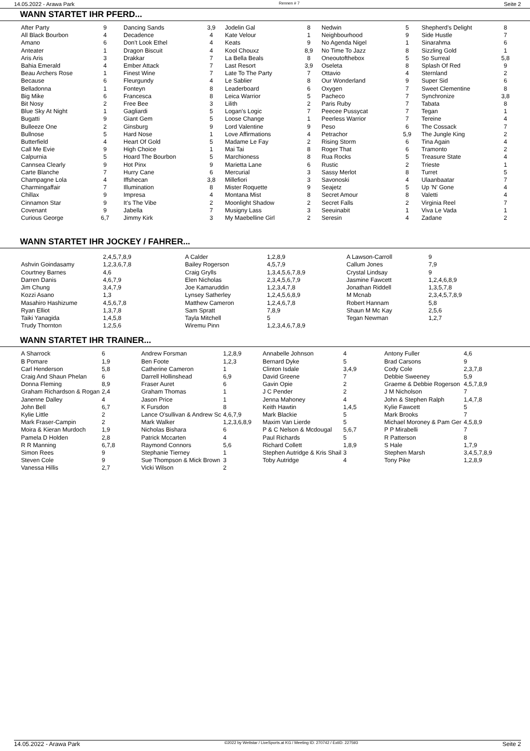14.05.2022 - Arawa Park Rennen # 7 Seite 2
WANN STARTET IHR PFERD...
| After Party | 9 |
| All Black Bourbon | 4 |
| Amano | 6 |
| Anteater | 1 |
| Aris Aris | 3 |
| Bahia Emerald | 4 |
| Beau Archers Rose | 1 |
| Because | 6 |
| Belladonna | 1 |
| Big Mike | 6 |
| Bit Nosy | 2 |
| Blue Sky At Night | 1 |
| Bugatti | 9 |
| Bulleeze One | 2 |
| Bullnose | 5 |
| Butterfield | 4 |
| Call Me Evie | 9 |
| Calpurnia | 5 |
| Cannsea Clearly | 9 |
| Carte Blanche | 7 |
| Champagne Lola | 4 |
| Charmingaffair | 7 |
| Chillax | 9 |
| Cinnamon Star | 9 |
| Covenant | 9 |
| Curious George | 6,7 |
| Dancing Sands | 3,9 |
| Decadence | 4 |
| Don't Look Ethel | 4 |
| Dragon Biscuit | 4 |
| Drakkar | 7 |
| Ember Attack | 7 |
| Finest Wine | 7 |
| Fleurgundy | 4 |
| Fonteyn | 8 |
| Francesca | 8 |
| Free Bee | 3 |
| Gagliardi | 5 |
| Giant Gem | 5 |
| Ginsburg | 9 |
| Hard Nose | 1 |
| Heart Of Gold | 5 |
| High Choice | 1 |
| Hoard The Bourbon | 5 |
| Hot Pinx | 9 |
| Hurry Cane | 6 |
| Iffshecan | 3,8 |
| Illumination | 8 |
| Impresa | 4 |
| It's The Vibe | 2 |
| Jabella | 7 |
| Jimmy Kirk | 3 |
| Jodelin Gal | 8 |
| Kate Velour | 1 |
| Keats | 9 |
| Kool Chouxz | 8,9 |
| La Bella Beals | 8 |
| Last Resort | 3,9 |
| Late To The Party | 7 |
| Le Sablier | 8 |
| Leaderboard | 6 |
| Leica Warrior | 5 |
| Lilith | 2 |
| Logan's Logic | 7 |
| Loose Change | 1 |
| Lord Valentine | 9 |
| Love Affirmations | 4 |
| Madame Le Fay | 2 |
| Mai Tai | 8 |
| Marchioness | 8 |
| Marietta Lane | 6 |
| Mercurial | 3 |
| Millefiori | 3 |
| Mister Roquette | 9 |
| Montana Mist | 8 |
| Moonlight Shadow | 2 |
| Musigny Lass | 3 |
| My Maebelline Girl | 2 |
| Nedwin | 5 |
| Neighbourhood | 9 |
| No Agenda Nigel | 1 |
| No Time To Jazz | 8 |
| Oneoutofthebox | 5 |
| Oseleta | 8 |
| Ottavio | 4 |
| Our Wonderland | 9 |
| Oxygen | 7 |
| Pacheco | 7 |
| Paris Ruby | 7 |
| Peecee Pussycat | 7 |
| Peerless Warrior | 7 |
| Peso | 6 |
| Petrachor | 5,9 |
| Rising Storm | 6 |
| Roger That | 6 |
| Rua Rocks | 5 |
| Rustic | 2 |
| Sassy Merlot | 8 |
| Savonoski | 4 |
| Seajetz | 5 |
| Secret Amour | 8 |
| Secret Falls | 2 |
| Seeuinabit | 1 |
| Seresin | 4 |
| Shepherd's Delight | 8 |
| Side Hustle | 7 |
| Sinarahma | 6 |
| Sizzling Gold | 1 |
| So Surreal | 5,8 |
| Splash Of Red | 9 |
| Sternland | 2 |
| Super Sid | 6 |
| Sweet Clementine | 8 |
| Synchronize | 3,8 |
| Tabata | 8 |
| Tegan | 1 |
| Tereine | 4 |
| The Cossack | 7 |
| The Jungle King | 2 |
| Tina Again | 4 |
| Tramonto | 2 |
| Treasure State | 4 |
| Trieste | 1 |
| Turret | 5 |
| Ulaanbaatar | 7 |
| Up 'N' Gone | 4 |
| Valetti | 4 |
| Virginia Reel | 7 |
| Viva Le Vada | 1 |
| Zadane | 2 |
WANN STARTET IHR JOCKEY / FAHRER...
| | 2,4,5,7,8,9 | A Calder | 1,2,8,9 | A Lawson-Carroll | 9 |
| Ashvin Goindasamy | 1,2,3,6,7,8 | Bailey Rogerson | 4,5,7,9 | Callum Jones | 7,9 |
| Courtney Barnes | 4,6 | Craig Grylls | 1,3,4,5,6,7,8,9 | Crystal Lindsay | 9 |
| Darren Danis | 4,6,7,9 | Elen Nicholas | 2,3,4,5,6,7,9 | Jasmine Fawcett | 1,2,4,6,8,9 |
| Jim Chung | 3,4,7,9 | Joe Kamaruddin | 1,2,3,4,7,8 | Jonathan Riddell | 1,3,5,7,8 |
| Kozzi Asano | 1,3 | Lynsey Satherley | 1,2,4,5,6,8,9 | M Mcnab | 2,3,4,5,7,8,9 |
| Masahiro Hashizume | 4,5,6,7,8 | Matthew Cameron | 1,2,4,6,7,8 | Robert Hannam | 5,8 |
| Ryan Elliot | 1,3,7,8 | Sam Spratt | 7,8,9 | Shaun M Mc Kay | 2,5,6 |
| Taiki Yanagida | 1,4,5,8 | Tayla Mitchell | 5 | Tegan Newman | 1,2,7 |
| Trudy Thornton | 1,2,5,6 | Wiremu Pinn | 1,2,3,4,6,7,8,9 | | |
WANN STARTET IHR TRAINER...
| A Sharrock | 6 | Andrew Forsman | 1,2,8,9 | Annabelle Johnson | 4 | Antony Fuller | 4,6 |
| B Pomare | 1,9 | Ben Foote | 1,2,3 | Bernard Dyke | 5 | Brad Carsons | 9 |
| Carl Henderson | 5,8 | Catherine Cameron | 1 | Clinton Isdale | 3,4,9 | Cody Cole | 2,3,7,8 |
| Craig And Shaun Phelan | 6 | Darrell Hollinshead | 6,9 | David Greene | 7 | Debbie Sweeney | 5,9 |
| Donna Fleming | 8,9 | Fraser Auret | 6 | Gavin Opie | 2 | Graeme & Debbie Rogerson | 4,5,7,8,9 |
| Graham Richardson & Rogan | 2,4 | Graham Thomas | 1 | J C Pender | 2 | J M Nicholson | 7 |
| Janenne Dalley | 4 | Jason Price | 1 | Jenna Mahoney | 4 | John & Stephen Ralph | 1,4,7,8 |
| John Bell | 6,7 | K Fursdon | 8 | Keith Hawtin | 1,4,5 | Kylie Fawcett | 5 |
| Kylie Little | 2 | Lance O'sullivan & Andrew Sc | 4,6,7,9 | Mark Blackie | 5 | Mark Brooks | 7 |
| Mark Fraser-Campin | 2 | Mark Walker | 1,2,3,6,8,9 | Maxim Van Lierde | 5 | Michael Moroney & Pam Ger | 4,5,8,9 |
| Moira & Kieran Murdoch | 1,9 | Nicholas Bishara | 6 | P & C Nelson & Mcdougal | 5,6,7 | P P Mirabelli | 7 |
| Pamela D Holden | 2,8 | Patrick Mccarten | 4 | Paul Richards | 5 | R Patterson | 8 |
| R R Manning | 6,7,8 | Raymond Connors | 5,6 | Richard Collett | 1,8,9 | S Hale | 1,7,9 |
| Simon Rees | 9 | Stephanie Tierney | 1 | Stephen Autridge & Kris Shail | 3 | Stephen Marsh | 3,4,5,7,8,9 |
| Steven Cole | 9 | Sue Thompson & Mick Brown | 3 | Toby Autridge | 4 | Tony Pike | 1,2,8,9 |
| Vanessa Hillis | 2,7 | Vicki Wilson | 2 | | | | |
14.05.2022 - Arawa Park ©2022 by Wettstar / LiveSports.at KG / Meeting ID: 270742 / ExtID: 227593 Seite 2